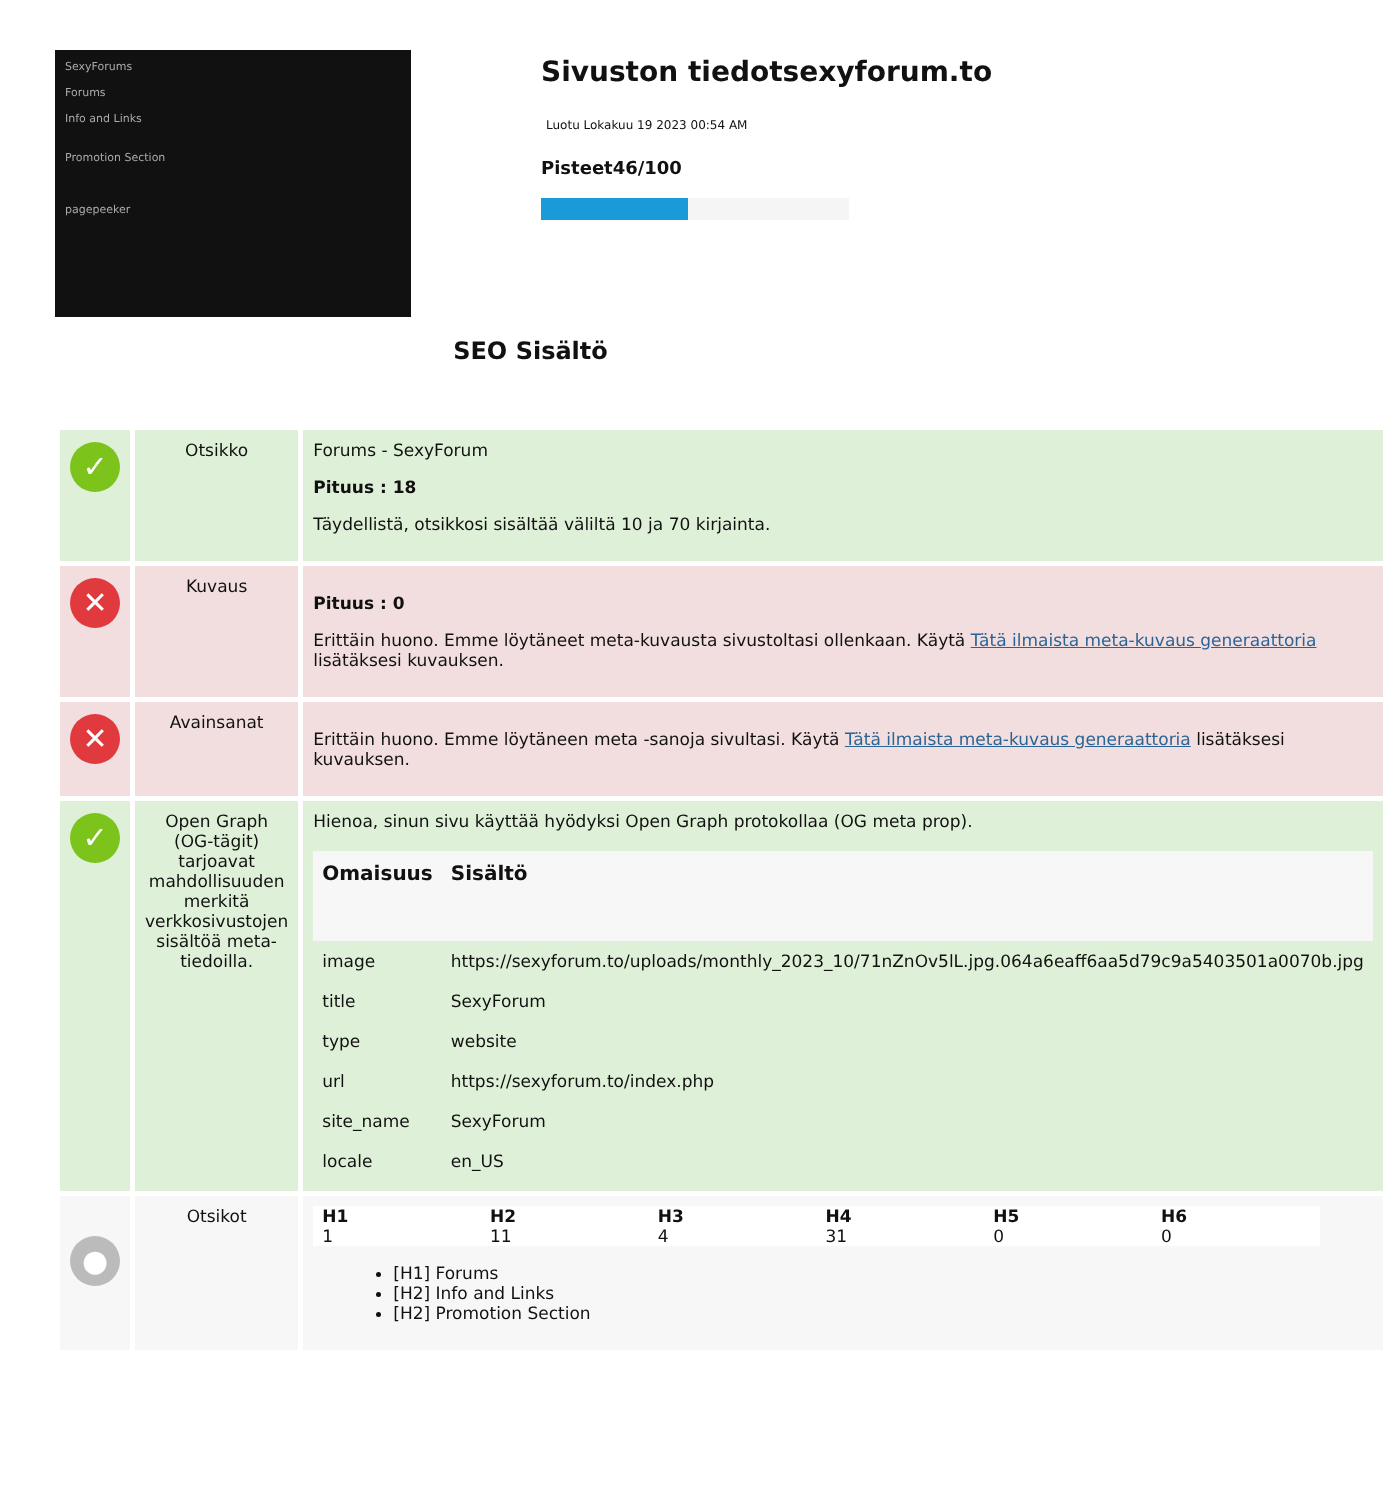SexyForums
Forums
Info and Links
Promotion Section
pagepeeker
Sivuston tiedotsexyforum.to
Luotu Lokakuu 19 2023 00:54 AM
Pisteet46/100
SEO Sisältö
| ✓ | Otsikko | Forums - SexyForum Pituus : 18 Täydellistä, otsikkosi sisältää väliltä 10 ja 70 kirjainta. |
| ✕ | Kuvaus | Pituus : 0 Erittäin huono. Emme löytäneet meta-kuvausta sivustoltasi ollenkaan. Käytä Tätä ilmaista meta-kuvaus generaattoria lisätäksesi kuvauksen. |
| ✕ | Avainsanat | Erittäin huono. Emme löytäneen meta -sanoja sivultasi. Käytä Tätä ilmaista meta-kuvaus generaattoria lisätäksesi kuvauksen. |
| ✓ | Open Graph (OG-tägit) tarjoavat mahdollisuuden merkitä verkkosivustojen sisältöä meta-tiedoilla. | Hienoa, sinun sivu käyttää hyödyksi Open Graph protokollaa (OG meta prop). / Omaisuus / Sisältö / / --- / --- / / image / https://sexyforum.to/uploads/monthly_2023_10/71nZnOv5lL.jpg.064a6eaff6aa5d79c9a5403501a0070b.jpg / / title / SexyForum / / type / website / / url / https://sexyforum.to/index.php / / site_name / SexyForum / / locale / en_US / |
| ● | Otsikot | / H1 / H2 / H3 / H4 / H5 / H6 / / --- / --- / --- / --- / --- / --- / / 1 / 11 / 4 / 31 / 0 / 0 / [H1] Forums [H2] Info and Links [H2] Promotion Section |